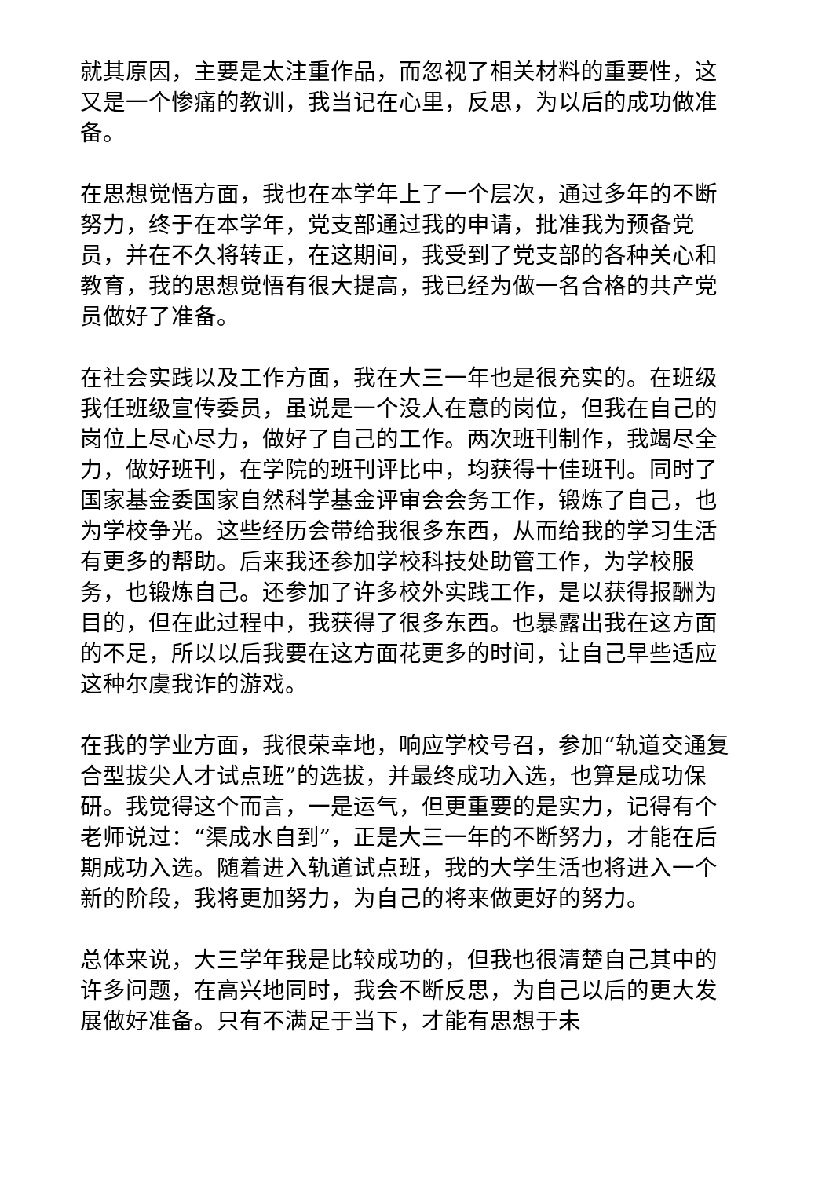就其原因，主要是太注重作品，而忽视了相关材料的重要性，这又是一个惨痛的教训，我当记在心里，反思，为以后的成功做准备。
在思想觉悟方面，我也在本学年上了一个层次，通过多年的不断努力，终于在本学年，党支部通过我的申请，批准我为预备党员，并在不久将转正，在这期间，我受到了党支部的各种关心和教育，我的思想觉悟有很大提高，我已经为做一名合格的共产党员做好了准备。
在社会实践以及工作方面，我在大三一年也是很充实的。在班级我任班级宣传委员，虽说是一个没人在意的岗位，但我在自己的岗位上尽心尽力，做好了自己的工作。两次班刊制作，我竭尽全力，做好班刊，在学院的班刊评比中，均获得十佳班刊。同时了国家基金委国家自然科学基金评审会会务工作，锻炼了自己，也为学校争光。这些经历会带给我很多东西，从而给我的学习生活有更多的帮助。后来我还参加学校科技处助管工作，为学校服务，也锻炼自己。还参加了许多校外实践工作，是以获得报酬为目的，但在此过程中，我获得了很多东西。也暴露出我在这方面的不足，所以以后我要在这方面花更多的时间，让自己早些适应这种尔虞我诈的游戏。
在我的学业方面，我很荣幸地，响应学校号召，参加“轨道交通复合型拔尖人才试点班”的选拔，并最终成功入选，也算是成功保研。我觉得这个而言，一是运气，但更重要的是实力，记得有个老师说过：“渠成水自到”，正是大三一年的不断努力，才能在后期成功入选。随着进入轨道试点班，我的大学生活也将进入一个新的阶段，我将更加努力，为自己的将来做更好的努力。
总体来说，大三学年我是比较成功的，但我也很清楚自己其中的许多问题，在高兴地同时，我会不断反思，为自己以后的更大发展做好准备。只有不满足于当下，才能有思想于未